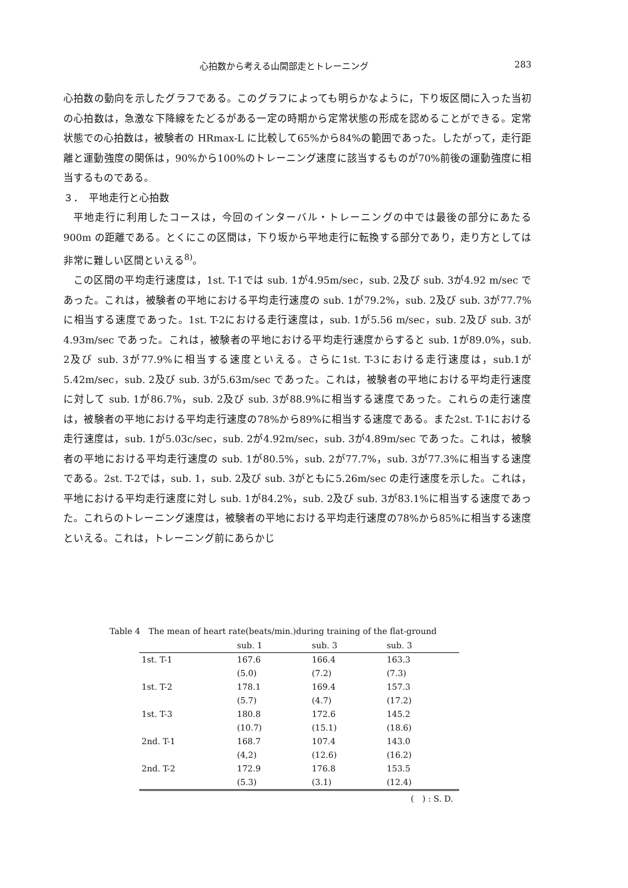心拍数から考える山間部走とトレーニング 283
心拍数の動向を示したグラフである。このグラフによっても明らかなように，下り坂区間に入った当初の心拍数は，急激な下降線をたどるがある一定の時期から定常状態の形成を認めることができる。定常状態での心拍数は，被験者の HRmax-L に比較して65%から84%の範囲であった。したがって，走行距離と運動強度の関係は，90%から100%のトレーニング速度に該当するものが70%前後の運動強度に相当するものである。
３．　平地走行と心拍数
平地走行に利用したコースは，今回のインターバル・トレーニングの中では最後の部分にあたる900m の距離である。とくにこの区間は，下り坂から平地走行に転換する部分であり，走り方としては非常に難しい区間といえる<sup>8)</sup>。
この区間の平均走行速度は，1st. T-1では sub. 1が4.95m/sec，sub. 2及び sub. 3が4.92 m/sec であった。これは，被験者の平地における平均走行速度の sub. 1が79.2%，sub. 2及び sub. 3が77.7%に相当する速度であった。1st. T-2における走行速度は，sub. 1が5.56 m/sec，sub. 2及び sub. 3が4.93m/sec であった。これは，被験者の平地における平均走行速度からすると sub. 1が89.0%，sub. 2及び sub. 3が77.9%に相当する速度といえる。さらに1st. T-3における走行速度は，sub.1が5.42m/sec，sub. 2及び sub. 3が5.63m/sec であった。これは，被験者の平地における平均走行速度に対して sub. 1が86.7%，sub. 2及び sub. 3が88.9%に相当する速度であった。これらの走行速度は，被験者の平地における平均走行速度の78%から89%に相当する速度である。また2st. T-1における走行速度は，sub. 1が5.03c/sec，sub. 2が4.92m/sec，sub. 3が4.89m/sec であった。これは，被験者の平地における平均走行速度の sub. 1が80.5%，sub. 2が77.7%，sub. 3が77.3%に相当する速度である。2st. T-2では，sub. 1，sub. 2及び sub. 3がともに5.26m/sec の走行速度を示した。これは，平地における平均走行速度に対し sub. 1が84.2%，sub. 2及び sub. 3が83.1%に相当する速度であった。これらのトレーニング速度は，被験者の平地における平均走行速度の78%から85%に相当する速度といえる。これは，トレーニング前にあらかじ
Table 4　The mean of heart rate(beats/min.)during training of the flat-ground
| | sub. 1 | sub. 3 | sub. 3 |
| --- | --- | --- | --- |
| 1st. T-1 | 167.6 | 166.4 | 163.3 |
| | (5.0) | (7.2) | (7.3) |
| 1st. T-2 | 178.1 | 169.4 | 157.3 |
| | (5.7) | (4.7) | (17.2) |
| 1st. T-3 | 180.8 | 172.6 | 145.2 |
| | (10.7) | (15.1) | (18.6) |
| 2nd. T-1 | 168.7 | 107.4 | 143.0 |
| | (4,2) | (12.6) | (16.2) |
| 2nd. T-2 | 172.9 | 176.8 | 153.5 |
| | (5.3) | (3.1) | (12.4) |
(　) : S. D.